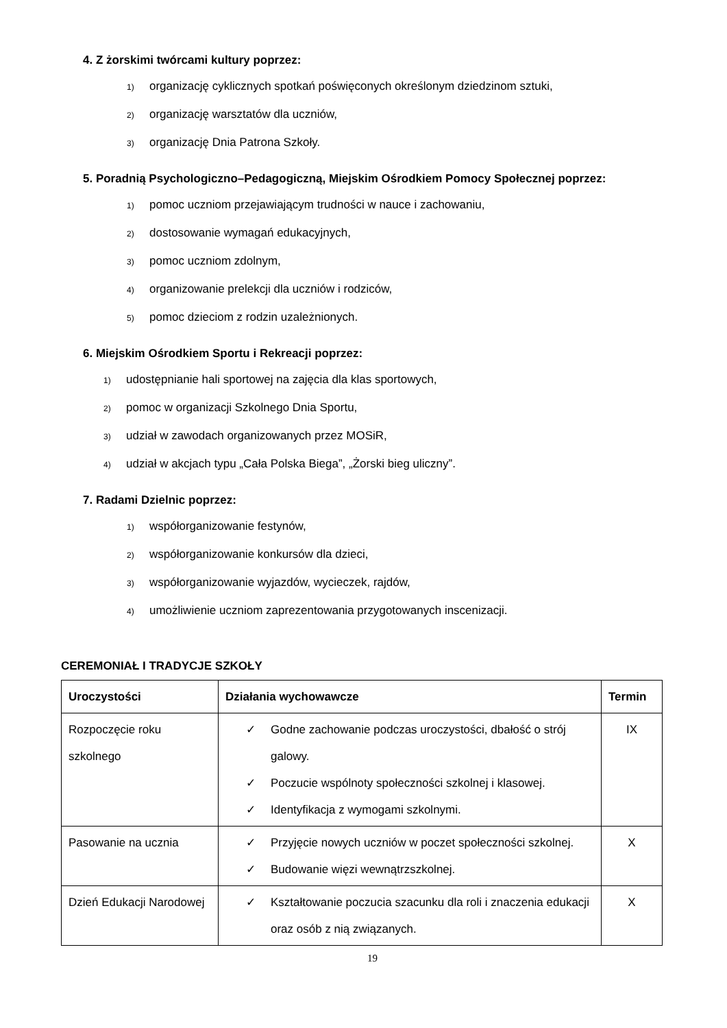4. Z żorskimi twórcami kultury poprzez:
1) organizację cyklicznych spotkań poświęconych określonym dziedzinom sztuki,
2) organizację warsztatów dla uczniów,
3) organizację Dnia Patrona Szkoły.
5. Poradnią Psychologiczno–Pedagogiczną, Miejskim Ośrodkiem Pomocy Społecznej poprzez:
1) pomoc uczniom przejawiającym trudności w nauce i zachowaniu,
2) dostosowanie wymagań edukacyjnych,
3) pomoc uczniom zdolnym,
4) organizowanie prelekcji dla uczniów i rodziców,
5) pomoc dzieciom z rodzin uzależnionych.
6. Miejskim Ośrodkiem Sportu i Rekreacji poprzez:
1) udostępnianie hali sportowej na zajęcia dla klas sportowych,
2) pomoc w organizacji Szkolnego Dnia Sportu,
3) udział w zawodach organizowanych przez MOSiR,
4) udział w akcjach typu „Cała Polska Biega”, „Żorski bieg uliczny”.
7. Radami Dzielnic poprzez:
1) współorganizowanie festynów,
2) współorganizowanie konkursów dla dzieci,
3) współorganizowanie wyjazdów, wycieczek, rajdów,
4) umożliwienie uczniom zaprezentowania przygotowanych inscenizacji.
CEREMONIAŁ I TRADYCJE SZKOŁY
| Uroczystości | Działania wychowawcze | Termin |
| --- | --- | --- |
| Rozpoczęcie roku szkolnego | ✓ Godne zachowanie podczas uroczystości, dbałość o strój galowy. ✓ Poczucie wspólnoty społeczności szkolnej i klasowej. ✓ Identyfikacja z wymogami szkolnymi. | IX |
| Pasowanie na ucznia | ✓ Przyjęcie nowych uczniów w poczet społeczności szkolnej. ✓ Budowanie więzi wewnątrzszkolnej. | X |
| Dzień Edukacji Narodowej | ✓ Kształtowanie poczucia szacunku dla roli i znaczenia edukacji oraz osób z nią związanych. | X |
19